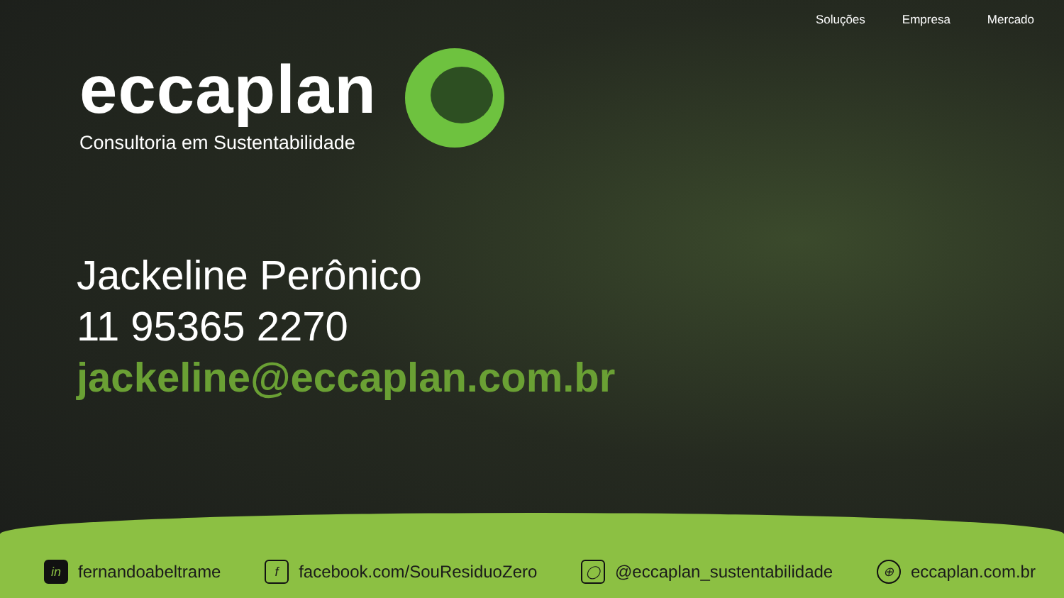Soluções Empresa Mercado
eccaplan
Consultoria em Sustentabilidade
Jackeline Perônico
11 95365 2270
jackeline@eccaplan.com.br
in fernandoabeltrame f facebook.com/SouResiduoZero ◯ @eccaplan_sustentabilidade ⊕ eccaplan.com.br